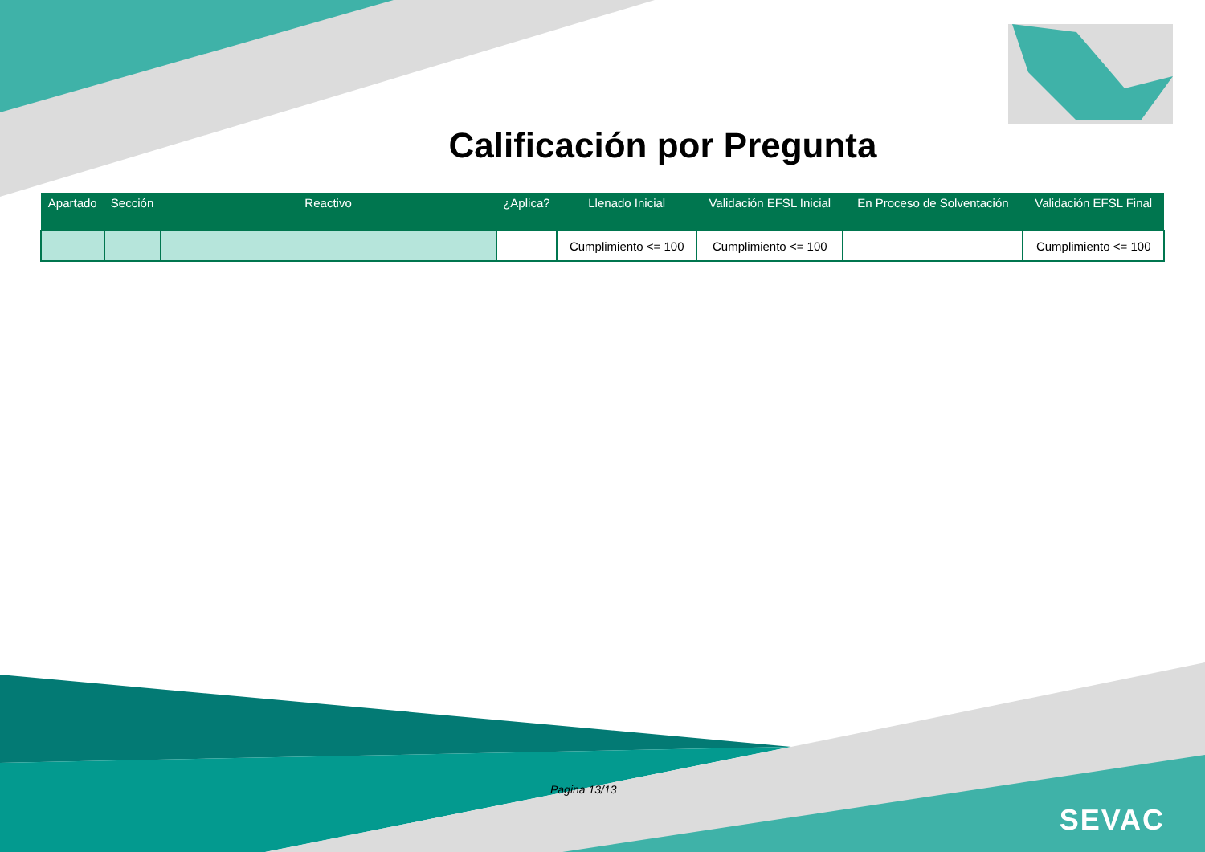Calificación por Pregunta
| Apartado | Sección | Reactivo | ¿Aplica? | Llenado Inicial | Validación EFSL Inicial | En Proceso de Solventación | Validación EFSL Final |
| --- | --- | --- | --- | --- | --- | --- | --- |
| | | | | Cumplimiento <= 100 | Cumplimiento <= 100 | | Cumplimiento <= 100 |
Pagina 13/13
SEVAC